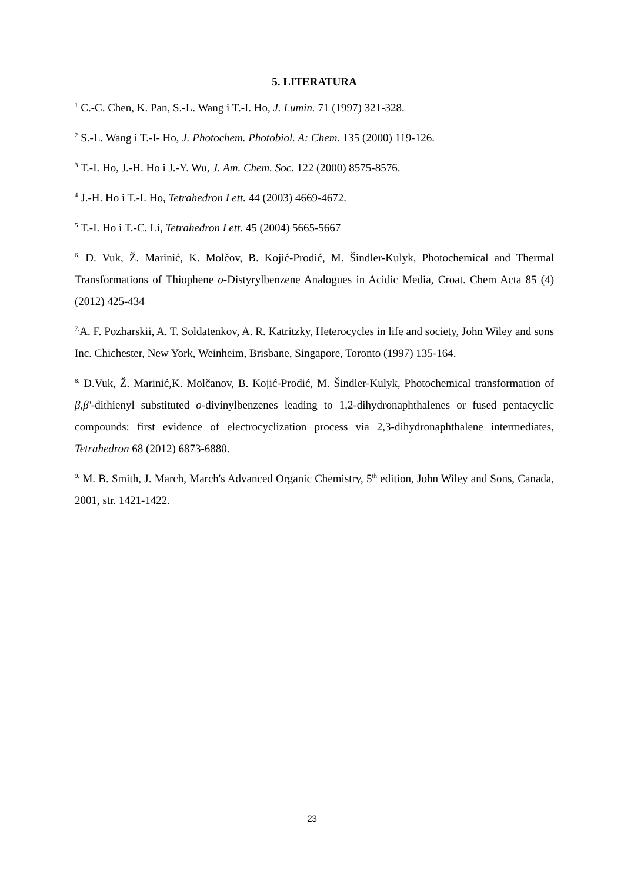5. LITERATURA
<sup>1</sup> C.-C. Chen, K. Pan, S.-L. Wang i T.-I. Ho, J. Lumin. 71 (1997) 321-328.
<sup>2</sup> S.-L. Wang i T.-I- Ho, J. Photochem. Photobiol. A: Chem. 135 (2000) 119-126.
<sup>3</sup> T.-I. Ho, J.-H. Ho i J.-Y. Wu, J. Am. Chem. Soc. 122 (2000) 8575-8576.
<sup>4</sup> J.-H. Ho i T.-I. Ho, Tetrahedron Lett. 44 (2003) 4669-4672.
<sup>5</sup> T.-I. Ho i T.-C. Li, Tetrahedron Lett. 45 (2004) 5665-5667
<sup>6.</sup> D. Vuk, Ž. Marinić, K. Molčov, B. Kojić-Prodić, M. Šindler-Kulyk, Photochemical and Thermal Transformations of Thiophene o-Distyrylbenzene Analogues in Acidic Media, Croat. Chem Acta 85 (4) (2012) 425-434
<sup>7.</sup> A. F. Pozharskii, A. T. Soldatenkov, A. R. Katritzky, Heterocycles in life and society, John Wiley and sons Inc. Chichester, New York, Weinheim, Brisbane, Singapore, Toronto (1997) 135-164.
<sup>8.</sup> D.Vuk, Ž. Marinić,K. Molčanov, B. Kojić-Prodić, M. Šindler-Kulyk, Photochemical transformation of β,β′-dithienyl substituted o-divinylbenzenes leading to 1,2-dihydronaphthalenes or fused pentacyclic compounds: first evidence of electrocyclization process via 2,3-dihydronaphthalene intermediates, Tetrahedron 68 (2012) 6873-6880.
<sup>9.</sup> M. B. Smith, J. March, March's Advanced Organic Chemistry, 5<sup>th</sup> edition, John Wiley and Sons, Canada, 2001, str. 1421-1422.
23